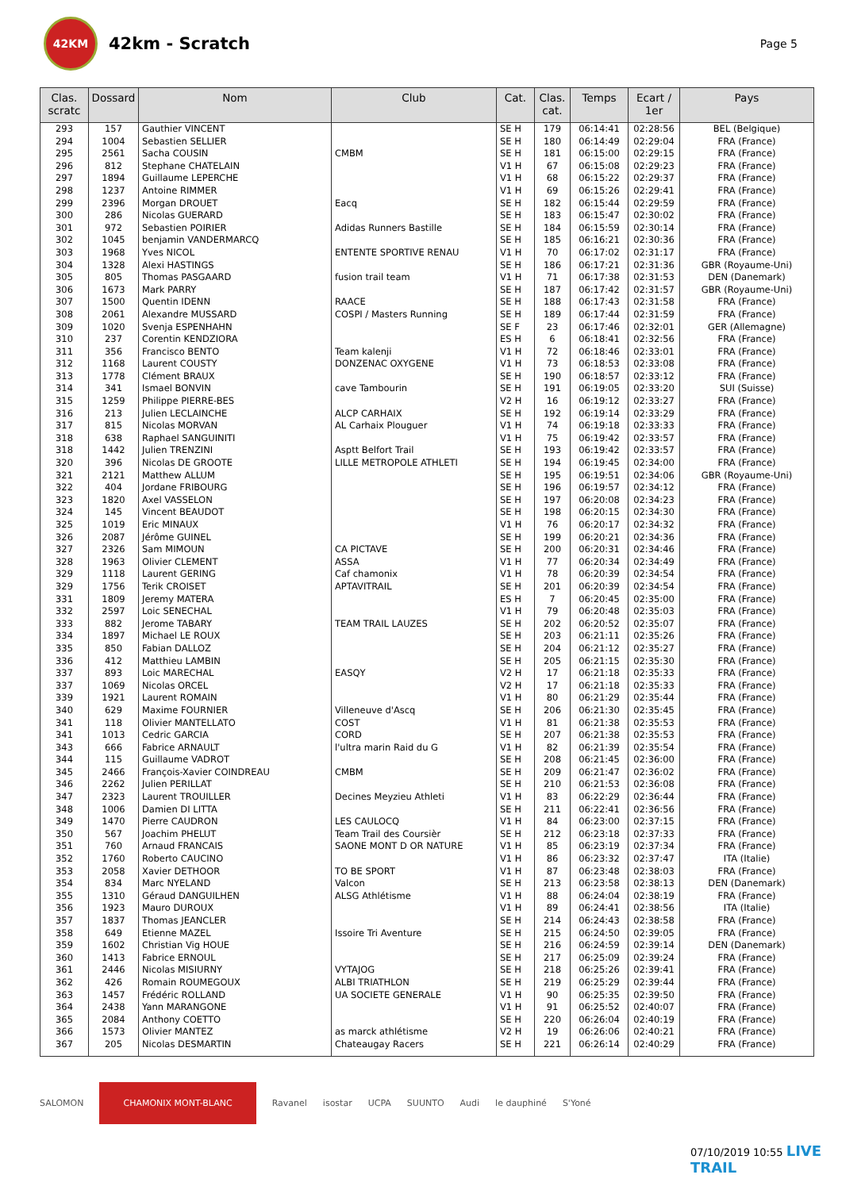42KM
42km - Scratch
Page 5
| Clas. scratc | Dossard | Nom | Club | Cat. | Clas. cat. | Temps | Ecart / 1er | Pays |
| --- | --- | --- | --- | --- | --- | --- | --- | --- |
| 293 | 157 | Gauthier VINCENT | | SE H | 179 | 06:14:41 | 02:28:56 | BEL (Belgique) |
| 294 | 1004 | Sebastien SELLIER | | SE H | 180 | 06:14:49 | 02:29:04 | FRA (France) |
| 295 | 2561 | Sacha COUSIN | CMBM | SE H | 181 | 06:15:00 | 02:29:15 | FRA (France) |
| 296 | 812 | Stephane CHATELAIN | | V1 H | 67 | 06:15:08 | 02:29:23 | FRA (France) |
| 297 | 1894 | Guillaume LEPERCHE | | V1 H | 68 | 06:15:22 | 02:29:37 | FRA (France) |
| 298 | 1237 | Antoine RIMMER | | V1 H | 69 | 06:15:26 | 02:29:41 | FRA (France) |
| 299 | 2396 | Morgan DROUET | Eacq | SE H | 182 | 06:15:44 | 02:29:59 | FRA (France) |
| 300 | 286 | Nicolas GUERARD | | SE H | 183 | 06:15:47 | 02:30:02 | FRA (France) |
| 301 | 972 | Sebastien POIRIER | Adidas Runners Bastille | SE H | 184 | 06:15:59 | 02:30:14 | FRA (France) |
| 302 | 1045 | benjamin VANDERMARCQ | | SE H | 185 | 06:16:21 | 02:30:36 | FRA (France) |
| 303 | 1968 | Yves NICOL | ENTENTE SPORTIVE RENAU | V1 H | 70 | 06:17:02 | 02:31:17 | FRA (France) |
| 304 | 1328 | Alexi HASTINGS | | SE H | 186 | 06:17:21 | 02:31:36 | GBR (Royaume-Uni) |
| 305 | 805 | Thomas PASGAARD | fusion trail team | V1 H | 71 | 06:17:38 | 02:31:53 | DEN (Danemark) |
| 306 | 1673 | Mark PARRY | | SE H | 187 | 06:17:42 | 02:31:57 | GBR (Royaume-Uni) |
| 307 | 1500 | Quentin IDENN | RAACE | SE H | 188 | 06:17:43 | 02:31:58 | FRA (France) |
| 308 | 2061 | Alexandre MUSSARD | COSPI / Masters Running | SE H | 189 | 06:17:44 | 02:31:59 | FRA (France) |
| 309 | 1020 | Svenja ESPENHAHN | | SE F | 23 | 06:17:46 | 02:32:01 | GER (Allemagne) |
| 310 | 237 | Corentin KENDZIORA | | ES H | 6 | 06:18:41 | 02:32:56 | FRA (France) |
| 311 | 356 | Francisco BENTO | Team kalenji | V1 H | 72 | 06:18:46 | 02:33:01 | FRA (France) |
| 312 | 1168 | Laurent COUSTY | DONZENAC OXYGENE | V1 H | 73 | 06:18:53 | 02:33:08 | FRA (France) |
| 313 | 1778 | Clément BRAUX | | SE H | 190 | 06:18:57 | 02:33:12 | FRA (France) |
| 314 | 341 | Ismael BONVIN | cave Tambourin | SE H | 191 | 06:19:05 | 02:33:20 | SUI (Suisse) |
| 315 | 1259 | Philippe PIERRE-BES | | V2 H | 16 | 06:19:12 | 02:33:27 | FRA (France) |
| 316 | 213 | Julien LECLAINCHE | ALCP CARHAIX | SE H | 192 | 06:19:14 | 02:33:29 | FRA (France) |
| 317 | 815 | Nicolas MORVAN | AL Carhaix Plouguer | V1 H | 74 | 06:19:18 | 02:33:33 | FRA (France) |
| 318 | 638 | Raphael SANGUINITI | | V1 H | 75 | 06:19:42 | 02:33:57 | FRA (France) |
| 318 | 1442 | Julien TRENZINI | Asptt Belfort Trail | SE H | 193 | 06:19:42 | 02:33:57 | FRA (France) |
| 320 | 396 | Nicolas DE GROOTE | LILLE METROPOLE ATHLETI | SE H | 194 | 06:19:45 | 02:34:00 | FRA (France) |
| 321 | 2121 | Matthew ALLUM | | SE H | 195 | 06:19:51 | 02:34:06 | GBR (Royaume-Uni) |
| 322 | 404 | Jordane FRIBOURG | | SE H | 196 | 06:19:57 | 02:34:12 | FRA (France) |
| 323 | 1820 | Axel VASSELON | | SE H | 197 | 06:20:08 | 02:34:23 | FRA (France) |
| 324 | 145 | Vincent BEAUDOT | | SE H | 198 | 06:20:15 | 02:34:30 | FRA (France) |
| 325 | 1019 | Eric MINAUX | | V1 H | 76 | 06:20:17 | 02:34:32 | FRA (France) |
| 326 | 2087 | Jérôme GUINEL | | SE H | 199 | 06:20:21 | 02:34:36 | FRA (France) |
| 327 | 2326 | Sam MIMOUN | CA PICTAVE | SE H | 200 | 06:20:31 | 02:34:46 | FRA (France) |
| 328 | 1963 | Olivier CLEMENT | ASSA | V1 H | 77 | 06:20:34 | 02:34:49 | FRA (France) |
| 329 | 1118 | Laurent GERING | Caf chamonix | V1 H | 78 | 06:20:39 | 02:34:54 | FRA (France) |
| 329 | 1756 | Terik CROISET | APTAVITRAIL | SE H | 201 | 06:20:39 | 02:34:54 | FRA (France) |
| 331 | 1809 | Jeremy MATERA | | ES H | 7 | 06:20:45 | 02:35:00 | FRA (France) |
| 332 | 2597 | Loic SENECHAL | | V1 H | 79 | 06:20:48 | 02:35:03 | FRA (France) |
| 333 | 882 | Jerome TABARY | TEAM TRAIL LAUZES | SE H | 202 | 06:20:52 | 02:35:07 | FRA (France) |
| 334 | 1897 | Michael LE ROUX | | SE H | 203 | 06:21:11 | 02:35:26 | FRA (France) |
| 335 | 850 | Fabian DALLOZ | | SE H | 204 | 06:21:12 | 02:35:27 | FRA (France) |
| 336 | 412 | Matthieu LAMBIN | | SE H | 205 | 06:21:15 | 02:35:30 | FRA (France) |
| 337 | 893 | Loic MARECHAL | EASQY | V2 H | 17 | 06:21:18 | 02:35:33 | FRA (France) |
| 337 | 1069 | Nicolas ORCEL | | V2 H | 17 | 06:21:18 | 02:35:33 | FRA (France) |
| 339 | 1921 | Laurent ROMAIN | | V1 H | 80 | 06:21:29 | 02:35:44 | FRA (France) |
| 340 | 629 | Maxime FOURNIER | Villeneuve d'Ascq | SE H | 206 | 06:21:30 | 02:35:45 | FRA (France) |
| 341 | 118 | Olivier MANTELLATO | COST | V1 H | 81 | 06:21:38 | 02:35:53 | FRA (France) |
| 341 | 1013 | Cedric GARCIA | CORD | SE H | 207 | 06:21:38 | 02:35:53 | FRA (France) |
| 343 | 666 | Fabrice ARNAULT | l'ultra marin Raid du G | V1 H | 82 | 06:21:39 | 02:35:54 | FRA (France) |
| 344 | 115 | Guillaume VADROT | | SE H | 208 | 06:21:45 | 02:36:00 | FRA (France) |
| 345 | 2466 | François-Xavier COINDREAU | CMBM | SE H | 209 | 06:21:47 | 02:36:02 | FRA (France) |
| 346 | 2262 | Julien PERILLAT | | SE H | 210 | 06:21:53 | 02:36:08 | FRA (France) |
| 347 | 2323 | Laurent TROUILLER | Decines Meyzieu Athleti | V1 H | 83 | 06:22:29 | 02:36:44 | FRA (France) |
| 348 | 1006 | Damien DI LITTA | | SE H | 211 | 06:22:41 | 02:36:56 | FRA (France) |
| 349 | 1470 | Pierre CAUDRON | LES CAULOCQ | V1 H | 84 | 06:23:00 | 02:37:15 | FRA (France) |
| 350 | 567 | Joachim PHELUT | Team Trail des Coursièr | SE H | 212 | 06:23:18 | 02:37:33 | FRA (France) |
| 351 | 760 | Arnaud FRANCAIS | SAONE MONT D OR NATURE | V1 H | 85 | 06:23:19 | 02:37:34 | FRA (France) |
| 352 | 1760 | Roberto CAUCINO | | V1 H | 86 | 06:23:32 | 02:37:47 | ITA (Italie) |
| 353 | 2058 | Xavier DETHOOR | TO BE SPORT | V1 H | 87 | 06:23:48 | 02:38:03 | FRA (France) |
| 354 | 834 | Marc NYELAND | Valcon | SE H | 213 | 06:23:58 | 02:38:13 | DEN (Danemark) |
| 355 | 1310 | Géraud DANGUILHEN | ALSG Athlétisme | V1 H | 88 | 06:24:04 | 02:38:19 | FRA (France) |
| 356 | 1923 | Mauro DUROUX | | V1 H | 89 | 06:24:41 | 02:38:56 | ITA (Italie) |
| 357 | 1837 | Thomas JEANCLER | | SE H | 214 | 06:24:43 | 02:38:58 | FRA (France) |
| 358 | 649 | Etienne MAZEL | Issoire Tri Aventure | SE H | 215 | 06:24:50 | 02:39:05 | FRA (France) |
| 359 | 1602 | Christian Vig HOUE | | SE H | 216 | 06:24:59 | 02:39:14 | DEN (Danemark) |
| 360 | 1413 | Fabrice ERNOUL | | SE H | 217 | 06:25:09 | 02:39:24 | FRA (France) |
| 361 | 2446 | Nicolas MISIURNY | VYTAJOG | SE H | 218 | 06:25:26 | 02:39:41 | FRA (France) |
| 362 | 426 | Romain ROUMEGOUX | ALBI TRIATHLON | SE H | 219 | 06:25:29 | 02:39:44 | FRA (France) |
| 363 | 1457 | Frédéric ROLLAND | UA SOCIETE GENERALE | V1 H | 90 | 06:25:35 | 02:39:50 | FRA (France) |
| 364 | 2438 | Yann MARANGONE | | V1 H | 91 | 06:25:52 | 02:40:07 | FRA (France) |
| 365 | 2084 | Anthony COETTO | | SE H | 220 | 06:26:04 | 02:40:19 | FRA (France) |
| 366 | 1573 | Olivier MANTEZ | as marck athlétisme | V2 H | 19 | 06:26:06 | 02:40:21 | FRA (France) |
| 367 | 205 | Nicolas DESMARTIN | Chateaugay Racers | SE H | 221 | 06:26:14 | 02:40:29 | FRA (France) |
SALOMON CHAMONIX MONT-BLANC Ravanel isostar UCPA SUUNTO Audi le dauphiné S'Yoné
07/10/2019 10:55 LIVE TRAIL